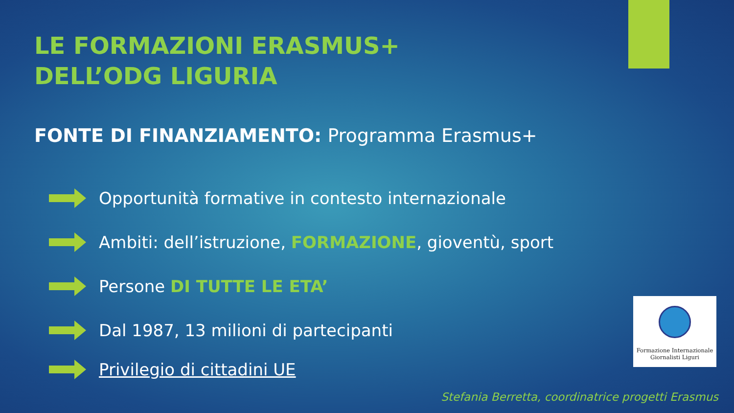LE FORMAZIONI ERASMUS+
DELL’ODG LIGURIA
FONTE DI FINANZIAMENTO: Programma Erasmus+
Opportunità formative in contesto internazionale
Ambiti: dell’istruzione, FORMAZIONE, gioventù, sport
Persone DI TUTTE LE ETA’
Dal 1987, 13 milioni di partecipanti
Privilegio di cittadini UE
Formazione Internazionale
Giornalisti Liguri
Stefania Berretta, coordinatrice progetti Erasmus